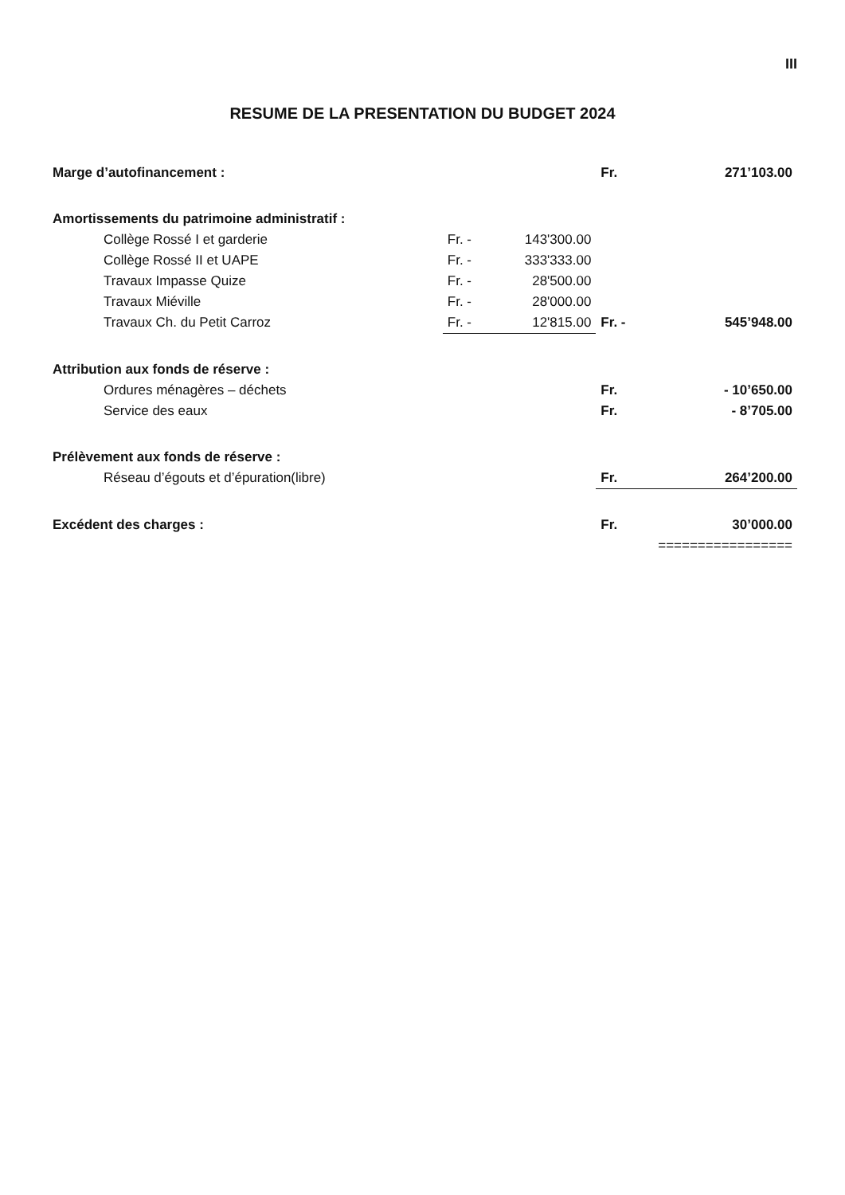III
RESUME DE LA PRESENTATION DU BUDGET 2024
| Marge d’autofinancement : | | | Fr. | 271’103.00 |
| Amortissements du patrimoine administratif : | | | | |
| Collège Rossé I et garderie | Fr. - | 143'300.00 | | |
| Collège Rossé II et UAPE | Fr. - | 333'333.00 | | |
| Travaux Impasse Quize | Fr. - | 28'500.00 | | |
| Travaux Miéville | Fr. - | 28'000.00 | | |
| Travaux Ch. du Petit Carroz | Fr. - | 12'815.00 | Fr. - | 545’948.00 |
| Attribution aux fonds de réserve : | | | | |
| Ordures ménagères – déchets | | | Fr. | - 10’650.00 |
| Service des eaux | | | Fr. | - 8’705.00 |
| Prélèvement aux fonds de réserve : | | | | |
| Réseau d’égouts et d’épuration(libre) | | | Fr. | 264’200.00 |
| Excédent des charges : | | | Fr. | 30’000.00 |
| | | | ================= | |